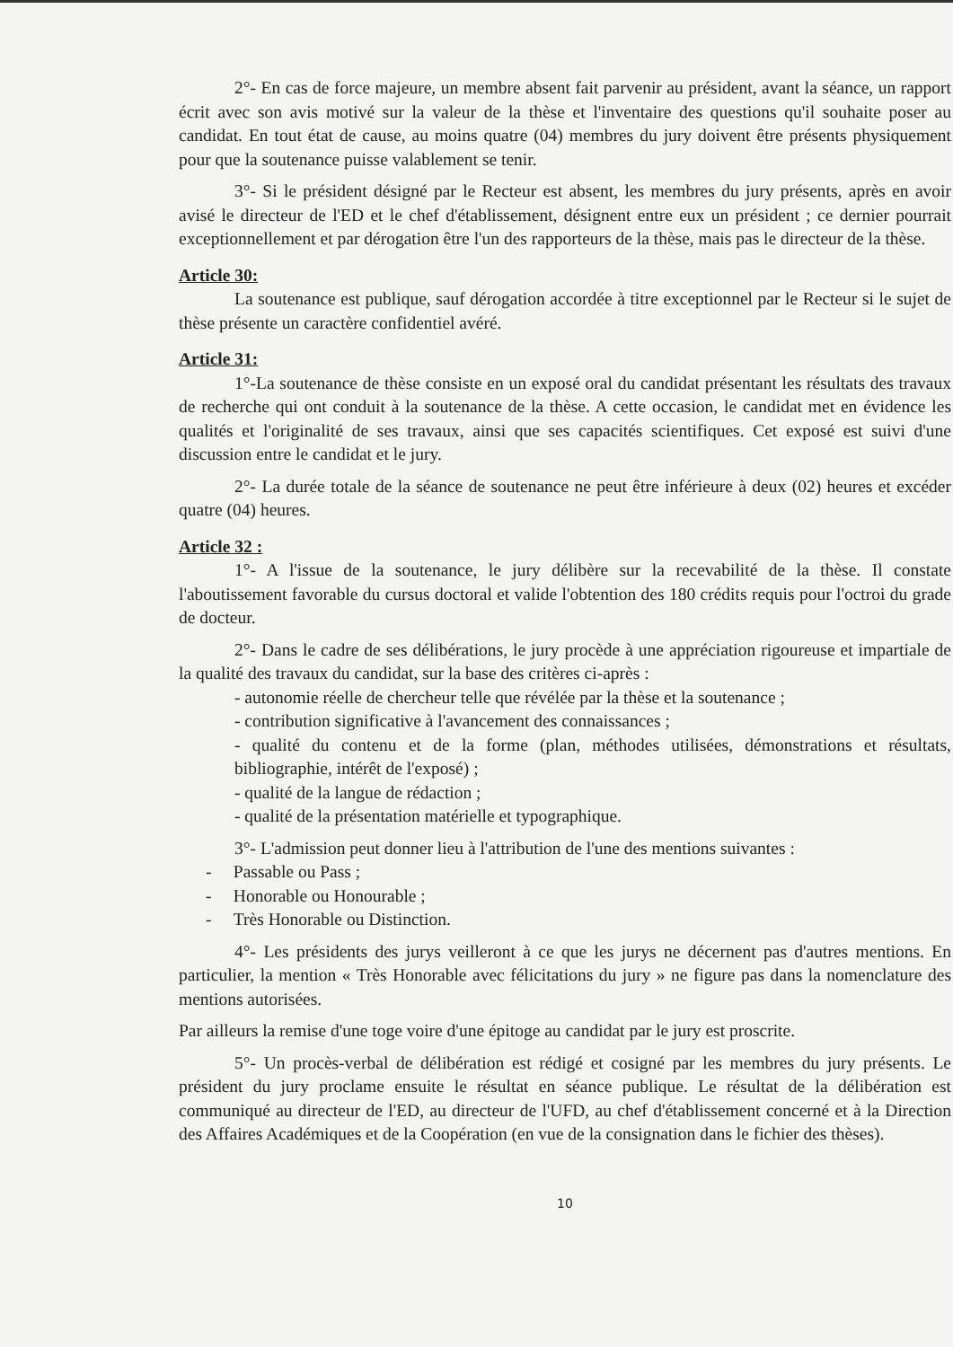2°- En cas de force majeure, un membre absent fait parvenir au président, avant la séance, un rapport écrit avec son avis motivé sur la valeur de la thèse et l'inventaire des questions qu'il souhaite poser au candidat. En tout état de cause, au moins quatre (04) membres du jury doivent être présents physiquement pour que la soutenance puisse valablement se tenir.
3°- Si le président désigné par le Recteur est absent, les membres du jury présents, après en avoir avisé le directeur de l'ED et le chef d'établissement, désignent entre eux un président ; ce dernier pourrait exceptionnellement et par dérogation être l'un des rapporteurs de la thèse, mais pas le directeur de la thèse.
Article 30:
La soutenance est publique, sauf dérogation accordée à titre exceptionnel par le Recteur si le sujet de thèse présente un caractère confidentiel avéré.
Article 31:
1°-La soutenance de thèse consiste en un exposé oral du candidat présentant les résultats des travaux de recherche qui ont conduit à la soutenance de la thèse. A cette occasion, le candidat met en évidence les qualités et l'originalité de ses travaux, ainsi que ses capacités scientifiques. Cet exposé est suivi d'une discussion entre le candidat et le jury.
2°- La durée totale de la séance de soutenance ne peut être inférieure à deux (02) heures et excéder quatre (04) heures.
Article 32 :
1°- A l'issue de la soutenance, le jury délibère sur la recevabilité de la thèse. Il constate l'aboutissement favorable du cursus doctoral et valide l'obtention des 180 crédits requis pour l'octroi du grade de docteur.
2°- Dans le cadre de ses délibérations, le jury procède à une appréciation rigoureuse et impartiale de la qualité des travaux du candidat, sur la base des critères ci-après :
- autonomie réelle de chercheur telle que révélée par la thèse et la soutenance ;
- contribution significative à l'avancement des connaissances ;
- qualité du contenu et de la forme (plan, méthodes utilisées, démonstrations et résultats, bibliographie, intérêt de l'exposé) ;
- qualité de la langue de rédaction ;
- qualité de la présentation matérielle et typographique.
3°- L'admission peut donner lieu à l'attribution de l'une des mentions suivantes :
- Passable ou Pass ;
- Honorable ou Honourable ;
- Très Honorable ou Distinction.
4°- Les présidents des jurys veilleront à ce que les jurys ne décernent pas d'autres mentions. En particulier, la mention « Très Honorable avec félicitations du jury » ne figure pas dans la nomenclature des mentions autorisées.
Par ailleurs la remise d'une toge voire d'une épitoge au candidat par le jury est proscrite.
5°- Un procès-verbal de délibération est rédigé et cosigné par les membres du jury présents. Le président du jury proclame ensuite le résultat en séance publique. Le résultat de la délibération est communiqué au directeur de l'ED, au directeur de l'UFD, au chef d'établissement concerné et à la Direction des Affaires Académiques et de la Coopération (en vue de la consignation dans le fichier des thèses).
10